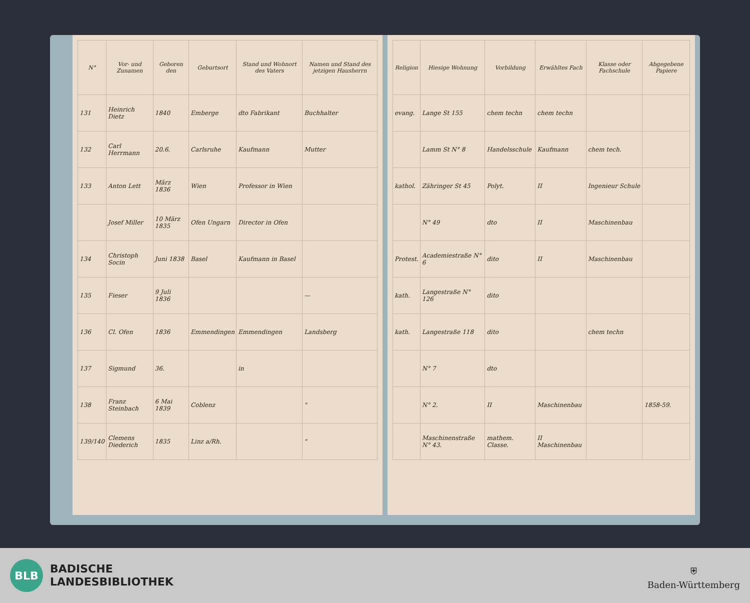| N° | Vor- und Zunamen | Geboren den | Geburtsort | Stand und Wohnort des Vaters | Namen und Stand des jetzigen Hausherrn |
| --- | --- | --- | --- | --- | --- |
| 131 | Heinrich Dietz | 1840 | Emberge | dto Fabrikant | Buchhalter |
| 132 | Carl Herrmann | 20.6. | Carlsruhe | Kaufmann | Mutter |
| 133 | Anton Lett | März 1836 | Wien | Professor in Wien | |
| | Josef Miller | 10 März 1835 | Ofen Ungarn | Director in Ofen | |
| 134 | Christoph Socin | Juni 1838 | Basel | Kaufmann in Basel | |
| 135 | Fieser | 9 Juli 1836 | | | — |
| 136 | Cl. Ofen | 1836 | Emmendingen | Emmendingen | Landsberg |
| 137 | Sigmund | 36. | | in | |
| 138 | Franz Steinbach | 6 Mai 1839 | Coblenz | | " |
| 139/140 | Clemens Diederich | 1835 | Linz a/Rh. | | " |
| Religion | Hiesige Wohnung | Vorbildung | Erwähltes Fach | Klasse oder Fachschule | Abgegebene Papiere |
| --- | --- | --- | --- | --- | --- |
| evang. | Lange St 155 | chem techn | chem techn | | |
| | Lamm St N° 8 | Handelsschule | Kaufmann | chem tech. | |
| kathol. | Zähringer St 45 | Polyt. | II | Ingenieur Schule | |
| | N° 49 | dto | II | Maschinenbau | |
| Protest. | Academiestraße N° 6 | dito | II | Maschinenbau | |
| kath. | Langestraße N° 126 | dito | | | |
| kath. | Langestraße 118 | dito | | chem techn | |
| | N° 7 | dto | | | |
| | N° 2. | II | Maschinenbau | | 1858-59. |
| | Maschinenstraße N° 43. | mathem. Classe. | II Maschinenbau | | |
BLB
BADISCHE
LANDESBIBLIOTHEK
⛨
Baden-Württemberg